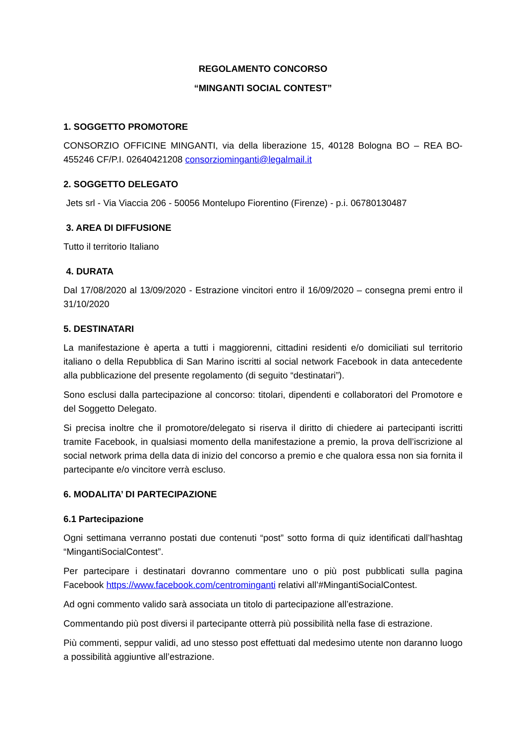REGOLAMENTO CONCORSO
“MINGANTI SOCIAL CONTEST”
1. SOGGETTO PROMOTORE
CONSORZIO OFFICINE MINGANTI, via della liberazione 15, 40128 Bologna BO – REA BO-455246 CF/P.I. 02640421208 consorziominganti@legalmail.it
2. SOGGETTO DELEGATO
Jets srl - Via Viaccia 206 - 50056 Montelupo Fiorentino (Firenze) - p.i. 06780130487
3. AREA DI DIFFUSIONE
Tutto il territorio Italiano
4. DURATA
Dal 17/08/2020 al 13/09/2020 - Estrazione vincitori entro il 16/09/2020 – consegna premi entro il 31/10/2020
5. DESTINATARI
La manifestazione è aperta a tutti i maggiorenni, cittadini residenti e/o domiciliati sul territorio italiano o della Repubblica di San Marino iscritti al social network Facebook in data antecedente alla pubblicazione del presente regolamento (di seguito “destinatari”).
Sono esclusi dalla partecipazione al concorso: titolari, dipendenti e collaboratori del Promotore e del Soggetto Delegato.
Si precisa inoltre che il promotore/delegato si riserva il diritto di chiedere ai partecipanti iscritti tramite Facebook, in qualsiasi momento della manifestazione a premio, la prova dell’iscrizione al social network prima della data di inizio del concorso a premio e che qualora essa non sia fornita il partecipante e/o vincitore verrà escluso.
6. MODALITA’ DI PARTECIPAZIONE
6.1 Partecipazione
Ogni settimana verranno postati due contenuti “post” sotto forma di quiz identificati dall’hashtag “MingantiSocialContest”.
Per partecipare i destinatari dovranno commentare uno o più post pubblicati sulla pagina Facebook https://www.facebook.com/centrominganti relativi all’#MingantiSocialContest.
Ad ogni commento valido sarà associata un titolo di partecipazione all’estrazione.
Commentando più post diversi il partecipante otterrà più possibilità nella fase di estrazione.
Più commenti, seppur validi, ad uno stesso post effettuati dal medesimo utente non daranno luogo a possibilità aggiuntive all’estrazione.